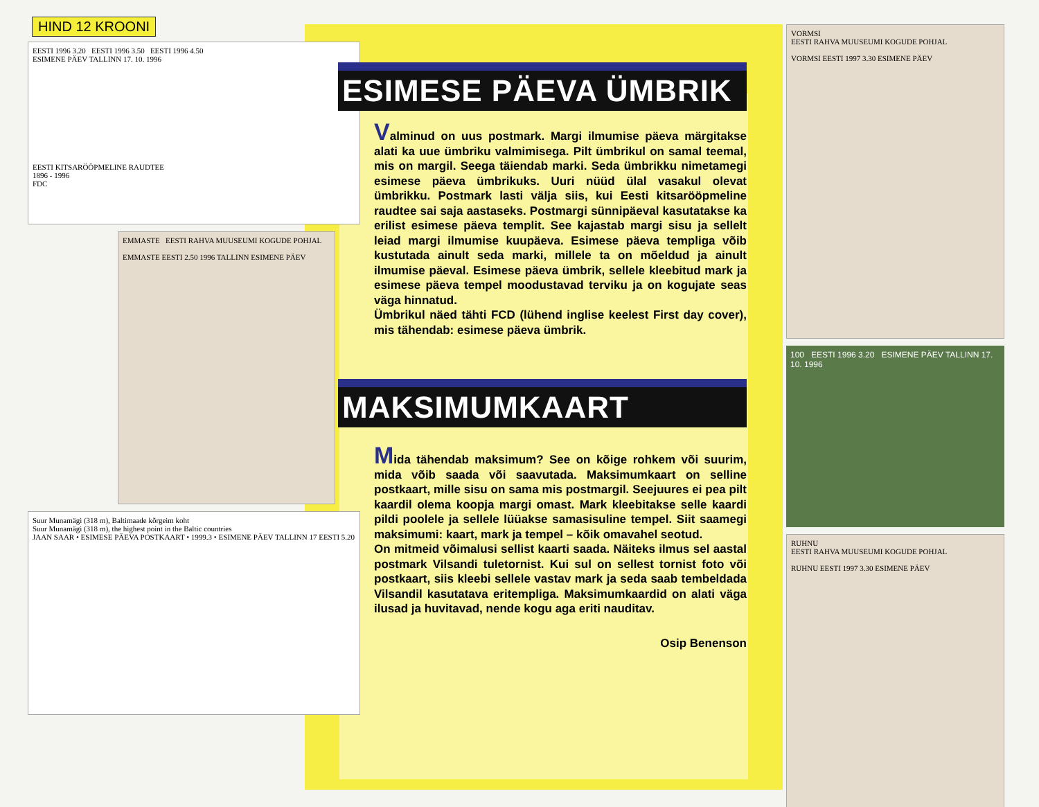HIND 12 KROONI
EESTI 1996 3.20 EESTI 1996 3.50 EESTI 1996 4.50
ESIMENE PÄEV TALLINN 17. 10. 1996
EESTI KITSARÖÖPMELINE RAUDTEE
1896 - 1996
FDC
EMMASTE EESTI RAHVA MUUSEUMI KOGUDE POHJAL
EMMASTE EESTI 2.50 1996 TALLINN ESIMENE PÄEV
Suur Munamägi (318 m), Baltimaade kõrgeim koht
Suur Munamägi (318 m), the highest point in the Baltic countries
JAAN SAAR • ESIMESE PÄEVA POSTKAART • 1999.3 • ESIMENE PÄEV TALLINN 17 EESTI 5.20
ESIMESE PÄEVA ÜMBRIK
Valminud on uus postmark. Margi ilmumise päeva märgitakse alati ka uue ümbriku valmimisega. Pilt ümbrikul on samal teemal, mis on margil. Seega täiendab marki. Seda ümbrikku nimetamegi esimese päeva ümbrikuks. Uuri nüüd ülal vasakul olevat ümbrikku. Postmark lasti välja siis, kui Eesti kitsarööpmeline raudtee sai saja aastaseks. Postmargi sünnipäeval kasutatakse ka erilist esimese päeva templit. See kajastab margi sisu ja sellelt leiad margi ilmumise kuupäeva. Esimese päeva templiga võib kustutada ainult seda marki, millele ta on mõeldud ja ainult ilmumise päeval. Esimese päeva ümbrik, sellele kleebitud mark ja esimese päeva tempel moodustavad terviku ja on kogujate seas väga hinnatud.
Ümbrikul näed tähti FCD (lühend inglise keelest First day cover), mis tähendab: esimese päeva ümbrik.
MAKSIMUMKAART
Mida tähendab maksimum? See on kõige rohkem või suurim, mida võib saada või saavutada. Maksimumkaart on selline postkaart, mille sisu on sama mis postmargil. Seejuures ei pea pilt kaardil olema koopja margi omast. Mark kleebitakse selle kaardi pildi poolele ja sellele lüüakse samasisuline tempel. Siit saamegi maksimumi: kaart, mark ja tempel – kõik omavahel seotud.
On mitmeid võimalusi sellist kaarti saada. Näiteks ilmus sel aastal postmark Vilsandi tuletornist. Kui sul on sellest tornist foto või postkaart, siis kleebi sellele vastav mark ja seda saab tembeldada Vilsandil kasutatava eritempliga. Maksimumkaardid on alati väga ilusad ja huvitavad, nende kogu aga eriti nauditav.
Osip Benenson
VORMSI
EESTI RAHVA MUUSEUMI KOGUDE POHJAL
VORMSI EESTI 1997 3.30 ESIMENE PÄEV
100 EESTI 1996 3.20 ESIMENE PÄEV TALLINN 17. 10. 1996
RUHNU
EESTI RAHVA MUUSEUMI KOGUDE POHJAL
RUHNU EESTI 1997 3.30 ESIMENE PÄEV